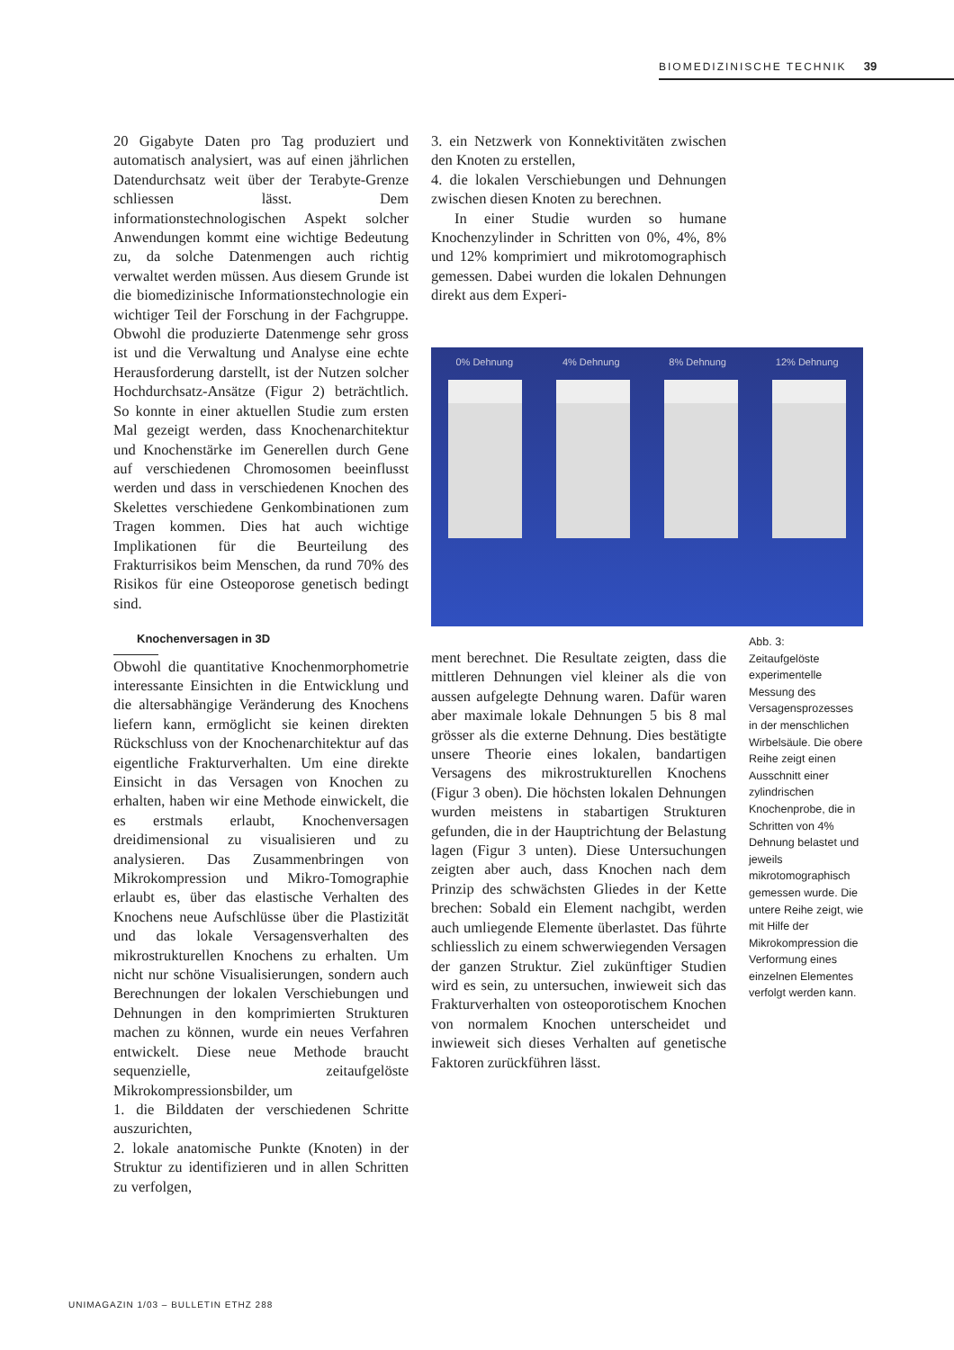BIOMEDIZINISCHE TECHNIK 39
20 Gigabyte Daten pro Tag produziert und automatisch analysiert, was auf einen jährlichen Datendurchsatz weit über der Terabyte-Grenze schliessen lässt. Dem informationstechnologischen Aspekt solcher Anwendungen kommt eine wichtige Bedeutung zu, da solche Datenmengen auch richtig verwaltet werden müssen. Aus diesem Grunde ist die biomedizinische Informationstechnologie ein wichtiger Teil der Forschung in der Fachgruppe. Obwohl die produzierte Datenmenge sehr gross ist und die Verwaltung und Analyse eine echte Herausforderung darstellt, ist der Nutzen solcher Hochdurchsatz-Ansätze (Figur 2) beträchtlich. So konnte in einer aktuellen Studie zum ersten Mal gezeigt werden, dass Knochenarchitektur und Knochenstärke im Generellen durch Gene auf verschiedenen Chromosomen beeinflusst werden und dass in verschiedenen Knochen des Skelettes verschiedene Genkombinationen zum Tragen kommen. Dies hat auch wichtige Implikationen für die Beurteilung des Frakturrisikos beim Menschen, da rund 70% des Risikos für eine Osteoporose genetisch bedingt sind.
Knochenversagen in 3D
Obwohl die quantitative Knochenmorphometrie interessante Einsichten in die Entwicklung und die altersabhängige Veränderung des Knochens liefern kann, ermöglicht sie keinen direkten Rückschluss von der Knochenarchitektur auf das eigentliche Frakturverhalten. Um eine direkte Einsicht in das Versagen von Knochen zu erhalten, haben wir eine Methode einwickelt, die es erstmals erlaubt, Knochenversagen dreidimensional zu visualisieren und zu analysieren. Das Zusammenbringen von Mikrokompression und Mikro-Tomographie erlaubt es, über das elastische Verhalten des Knochens neue Aufschlüsse über die Plastizität und das lokale Versagensverhalten des mikrostrukturellen Knochens zu erhalten. Um nicht nur schöne Visualisierungen, sondern auch Berechnungen der lokalen Verschiebungen und Dehnungen in den komprimierten Strukturen machen zu können, wurde ein neues Verfahren entwickelt. Diese neue Methode braucht sequenzielle, zeitaufgelöste Mikrokompressionsbilder, um
1. die Bilddaten der verschiedenen Schritte auszurichten,
2. lokale anatomische Punkte (Knoten) in der Struktur zu identifizieren und in allen Schritten zu verfolgen,
3. ein Netzwerk von Konnektivitäten zwischen den Knoten zu erstellen,
4. die lokalen Verschiebungen und Dehnungen zwischen diesen Knoten zu berechnen.
In einer Studie wurden so humane Knochenzylinder in Schritten von 0%, 4%, 8% und 12% komprimiert und mikrotomographisch gemessen. Dabei wurden die lokalen Dehnungen direkt aus dem Experi-
0% Dehnung 4% Dehnung 8% Dehnung 12% Dehnung
ment berechnet. Die Resultate zeigten, dass die mittleren Dehnungen viel kleiner als die von aussen aufgelegte Dehnung waren. Dafür waren aber maximale lokale Dehnungen 5 bis 8 mal grösser als die externe Dehnung. Dies bestätigte unsere Theorie eines lokalen, bandartigen Versagens des mikrostrukturellen Knochens (Figur 3 oben). Die höchsten lokalen Dehnungen wurden meistens in stabartigen Strukturen gefunden, die in der Hauptrichtung der Belastung lagen (Figur 3 unten). Diese Untersuchungen zeigten aber auch, dass Knochen nach dem Prinzip des schwächsten Gliedes in der Kette brechen: Sobald ein Element nachgibt, werden auch umliegende Elemente überlastet. Das führte schliesslich zu einem schwerwiegenden Versagen der ganzen Struktur. Ziel zukünftiger Studien wird es sein, zu untersuchen, inwieweit sich das Frakturverhalten von osteoporotischem Knochen von normalem Knochen unterscheidet und inwieweit sich dieses Verhalten auf genetische Faktoren zurückführen lässt.
Abb. 3:
Zeitaufgelöste experimentelle Messung des Versagensprozesses in der menschlichen Wirbelsäule. Die obere Reihe zeigt einen Ausschnitt einer zylindrischen Knochenprobe, die in Schritten von 4% Dehnung belastet und jeweils mikrotomographisch gemessen wurde. Die untere Reihe zeigt, wie mit Hilfe der Mikrokompression die Verformung eines einzelnen Elementes verfolgt werden kann.
UNIMAGAZIN 1/03 – BULLETIN ETHZ 288